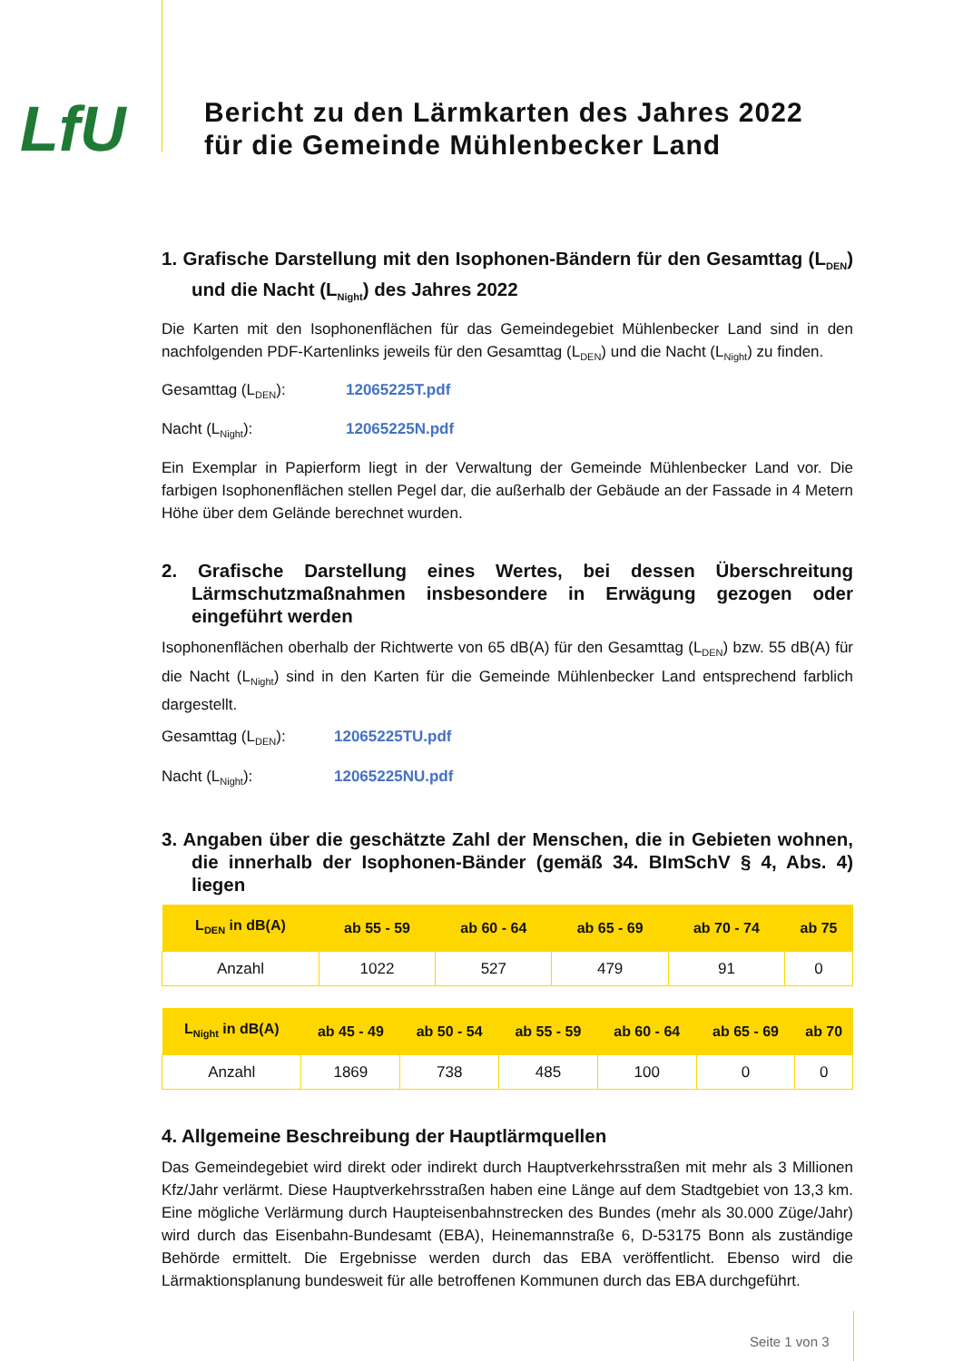LfU
Bericht zu den Lärmkarten des Jahres 2022
für die Gemeinde Mühlenbecker Land
1. Grafische Darstellung mit den Isophonen-Bändern für den Gesamttag (L<sub>DEN</sub>) und die Nacht (L<sub>Night</sub>) des Jahres 2022
Die Karten mit den Isophonenflächen für das Gemeindegebiet Mühlenbecker Land sind in den nachfolgenden PDF-Kartenlinks jeweils für den Gesamttag (L<sub>DEN</sub>) und die Nacht (L<sub>Night</sub>) zu finden.
Gesamttag (L<sub>DEN</sub>): 12065225T.pdf
Nacht (L<sub>Night</sub>): 12065225N.pdf
Ein Exemplar in Papierform liegt in der Verwaltung der Gemeinde Mühlenbecker Land vor. Die farbigen Isophonenflächen stellen Pegel dar, die außerhalb der Gebäude an der Fassade in 4 Metern Höhe über dem Gelände berechnet wurden.
2. Grafische Darstellung eines Wertes, bei dessen Überschreitung Lärmschutzmaßnahmen insbesondere in Erwägung gezogen oder eingeführt werden
Isophonenflächen oberhalb der Richtwerte von 65 dB(A) für den Gesamttag (L<sub>DEN</sub>) bzw. 55 dB(A) für die Nacht (L<sub>Night</sub>) sind in den Karten für die Gemeinde Mühlenbecker Land entsprechend farblich dargestellt.
Gesamttag (L<sub>DEN</sub>): 12065225TU.pdf
Nacht (L<sub>Night</sub>): 12065225NU.pdf
3. Angaben über die geschätzte Zahl der Menschen, die in Gebieten wohnen, die innerhalb der Isophonen-Bänder (gemäß 34. BImSchV § 4, Abs. 4) liegen
| L<sub>DEN</sub> in dB(A) | ab 55 - 59 | ab 60 - 64 | ab 65 - 69 | ab 70 - 74 | ab 75 |
| --- | --- | --- | --- | --- | --- |
| Anzahl | 1022 | 527 | 479 | 91 | 0 |
| L<sub>Night</sub> in dB(A) | ab 45 - 49 | ab 50 - 54 | ab 55 - 59 | ab 60 - 64 | ab 65 - 69 | ab 70 |
| --- | --- | --- | --- | --- | --- | --- |
| Anzahl | 1869 | 738 | 485 | 100 | 0 | 0 |
4. Allgemeine Beschreibung der Hauptlärmquellen
Das Gemeindegebiet wird direkt oder indirekt durch Hauptverkehrsstraßen mit mehr als 3 Millionen Kfz/Jahr verlärmt. Diese Hauptverkehrsstraßen haben eine Länge auf dem Stadtgebiet von 13,3 km. Eine mögliche Verlärmung durch Haupteisenbahnstrecken des Bundes (mehr als 30.000 Züge/Jahr) wird durch das Eisenbahn-Bundesamt (EBA), Heinemannstraße 6, D-53175 Bonn als zuständige Behörde ermittelt. Die Ergebnisse werden durch das EBA veröffentlicht. Ebenso wird die Lärmaktionsplanung bundesweit für alle betroffenen Kommunen durch das EBA durchgeführt.
Seite 1 von 3